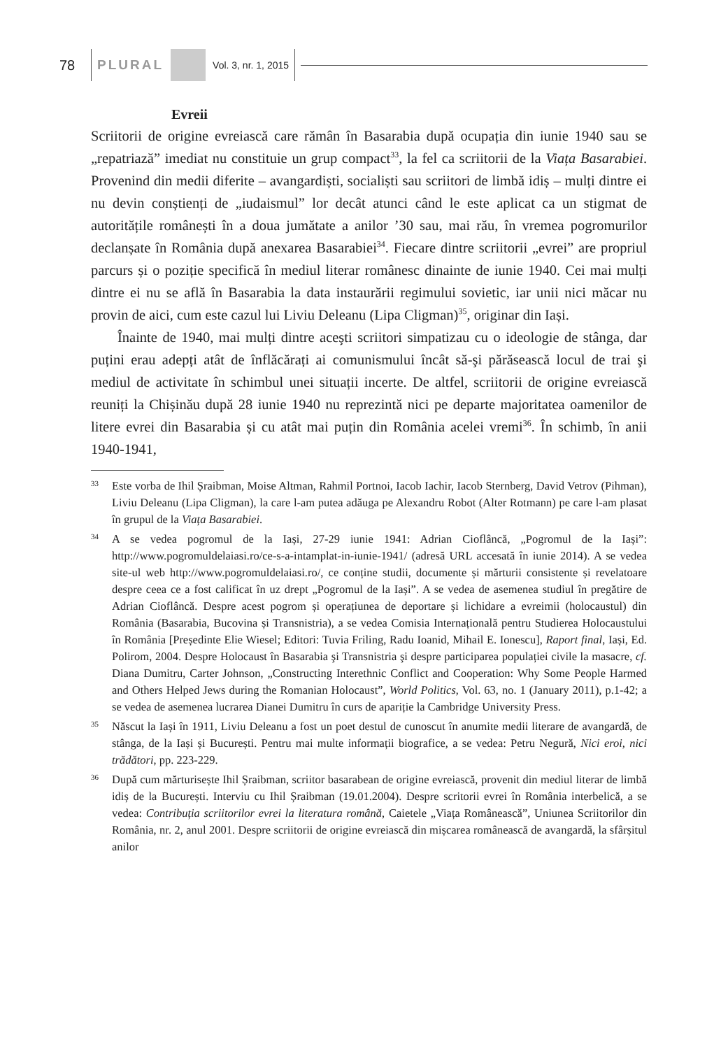78 PLURAL Vol. 3, nr. 1, 2015
Evreii
Scriitorii de origine evreiască care rămân în Basarabia după ocupația din iunie 1940 sau se „repatriază” imediat nu constituie un grup compact<sup>33</sup>, la fel ca scriitorii de la Viața Basarabiei. Provenind din medii diferite – avangardiști, socialiști sau scriitori de limbă idiș – mulți dintre ei nu devin conștienți de „iudaismul” lor decât atunci când le este aplicat ca un stigmat de autoritățile românești în a doua jumătate a anilor ’30 sau, mai rău, în vremea pogromurilor declanșate în România după anexarea Basarabiei<sup>34</sup>. Fiecare dintre scriitorii „evrei” are propriul parcurs și o poziție specifică în mediul literar românesc dinainte de iunie 1940. Cei mai mulți dintre ei nu se află în Basarabia la data instaurării regimului sovietic, iar unii nici măcar nu provin de aici, cum este cazul lui Liviu Deleanu (Lipa Cligman)<sup>35</sup>, originar din Iași.
Înainte de 1940, mai mulți dintre aceşti scriitori simpatizau cu o ideologie de stânga, dar puțini erau adepți atât de înflăcărați ai comunismului încât să-şi părăsească locul de trai şi mediul de activitate în schimbul unei situații incerte. De altfel, scriitorii de origine evreiască reuniți la Chișinău după 28 iunie 1940 nu reprezintă nici pe departe majoritatea oamenilor de litere evrei din Basarabia și cu atât mai puțin din România acelei vremi<sup>36</sup>. În schimb, în anii 1940-1941,
33
Este vorba de Ihil Șraibman, Moise Altman, Rahmil Portnoi, Iacob Iachir, Iacob Sternberg, David Vetrov (Pihman), Liviu Deleanu (Lipa Cligman), la care l-am putea adăuga pe Alexandru Robot (Alter Rotmann) pe care l-am plasat în grupul de la Viața Basarabiei.
34
A se vedea pogromul de la Iași, 27-29 iunie 1941: Adrian Cioflâncă, „Pogromul de la Iași”: http://www.pogromuldelaiasi.ro/ce-s-a-intamplat-in-iunie-1941/ (adresă URL accesată în iunie 2014). A se vedea site-ul web http://www.pogromuldelaiasi.ro/, ce conține studii, documente și mărturii consistente și revelatoare despre ceea ce a fost calificat în uz drept „Pogromul de la Iași”. A se vedea de asemenea studiul în pregătire de Adrian Cioflâncă. Despre acest pogrom și operațiunea de deportare și lichidare a evreimii (holocaustul) din România (Basarabia, Bucovina și Transnistria), a se vedea Comisia Internațională pentru Studierea Holocaustului în România [Președinte Elie Wiesel; Editori: Tuvia Friling, Radu Ioanid, Mihail E. Ionescu], Raport final, Iași, Ed. Polirom, 2004. Despre Holocaust în Basarabia şi Transnistria şi despre participarea populației civile la masacre, cf. Diana Dumitru, Carter Johnson, „Constructing Interethnic Conflict and Cooperation: Why Some People Harmed and Others Helped Jews during the Romanian Holocaust”, World Politics, Vol. 63, no. 1 (January 2011), p.1-42; a se vedea de asemenea lucrarea Dianei Dumitru în curs de apariție la Cambridge University Press.
35
Născut la Iași în 1911, Liviu Deleanu a fost un poet destul de cunoscut în anumite medii literare de avangardă, de stânga, de la Iași și București. Pentru mai multe informații biografice, a se vedea: Petru Negură, Nici eroi, nici trădători, pp. 223-229.
36
După cum mărturisește Ihil Șraibman, scriitor basarabean de origine evreiască, provenit din mediul literar de limbă idiș de la București. Interviu cu Ihil Șraibman (19.01.2004). Despre scritorii evrei în România interbelică, a se vedea: Contribuția scriitorilor evrei la literatura română, Caietele „Viața Românească”, Uniunea Scriitorilor din România, nr. 2, anul 2001. Despre scriitorii de origine evreiască din mișcarea românească de avangardă, la sfârșitul anilor